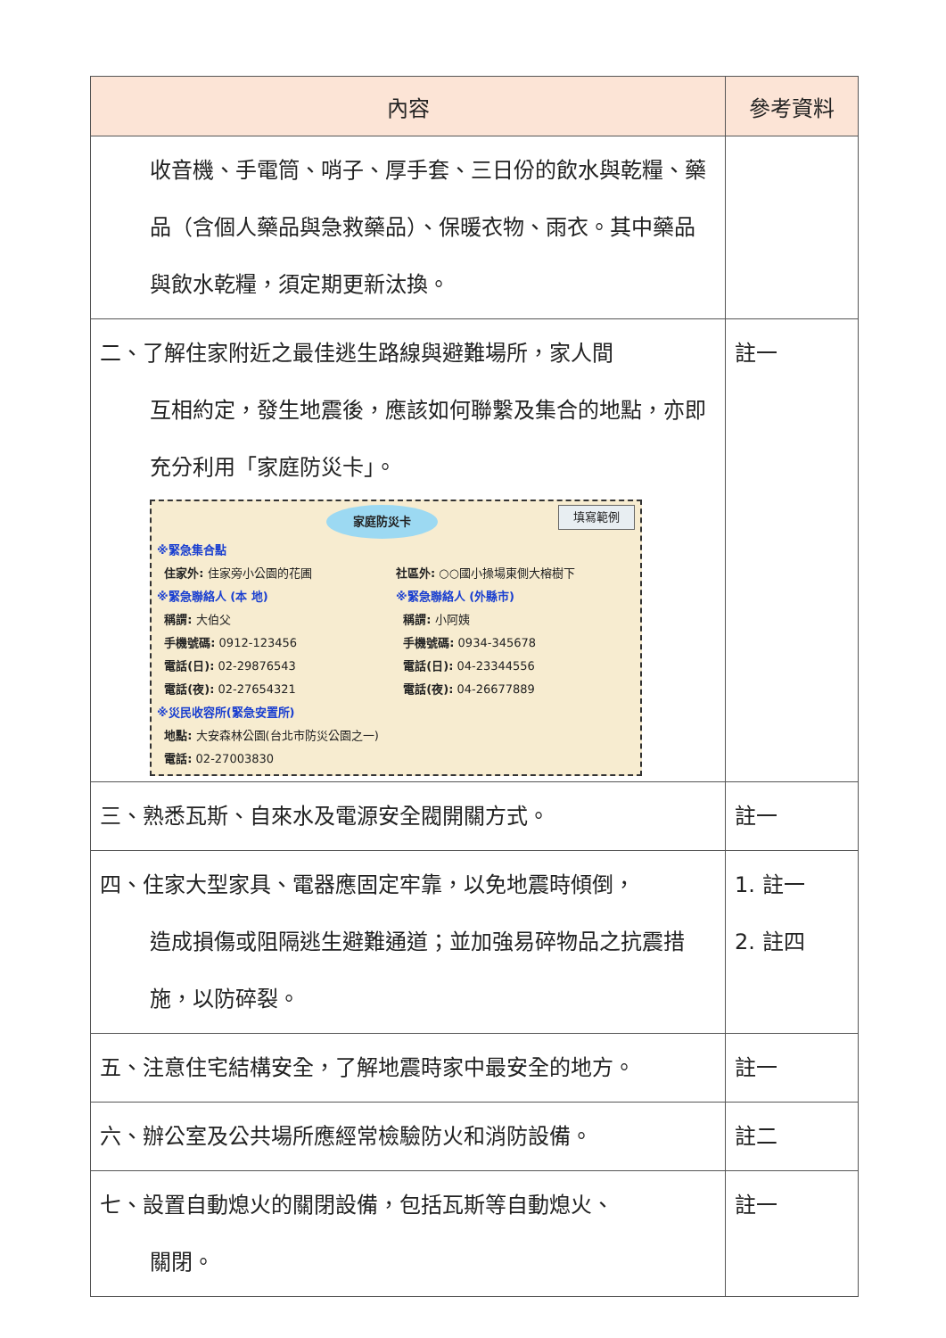| 內容 | 參考資料 |
| --- | --- |
| 收音機、手電筒、哨子、厚手套、三日份的飲水與乾糧、藥品（含個人藥品與急救藥品）、保暖衣物、雨衣。其中藥品與飲水乾糧，須定期更新汰換。 | |
| 二、了解住家附近之最佳逃生路線與避難場所，家人間 互相約定，發生地震後，應該如何聯繫及集合的地點，亦即充分利用「家庭防災卡」。 家庭防災卡 填寫範例 ※緊急集合點 住家外: 住家旁小公園的花圃 社區外: ○○國小操場東側大榕樹下 ※緊急聯絡人 (本 地) 稱謂: 大伯父 手機號碼: 0912-123456 電話(日): 02-29876543 電話(夜): 02-27654321 ※緊急聯絡人 (外縣市) 稱謂: 小阿姨 手機號碼: 0934-345678 電話(日): 04-23344556 電話(夜): 04-26677889 ※災民收容所(緊急安置所) 地點: 大安森林公園(台北市防災公園之一) 電話: 02-27003830 | 註一 |
| 三、熟悉瓦斯、自來水及電源安全閥開關方式。 | 註一 |
| 四、住家大型家具、電器應固定牢靠，以免地震時傾倒， 造成損傷或阻隔逃生避難通道；並加強易碎物品之抗震措施，以防碎裂。 | 1. 註一 2. 註四 |
| 五、注意住宅結構安全，了解地震時家中最安全的地方。 | 註一 |
| 六、辦公室及公共場所應經常檢驗防火和消防設備。 | 註二 |
| 七、設置自動熄火的關閉設備，包括瓦斯等自動熄火、 關閉。 | 註一 |